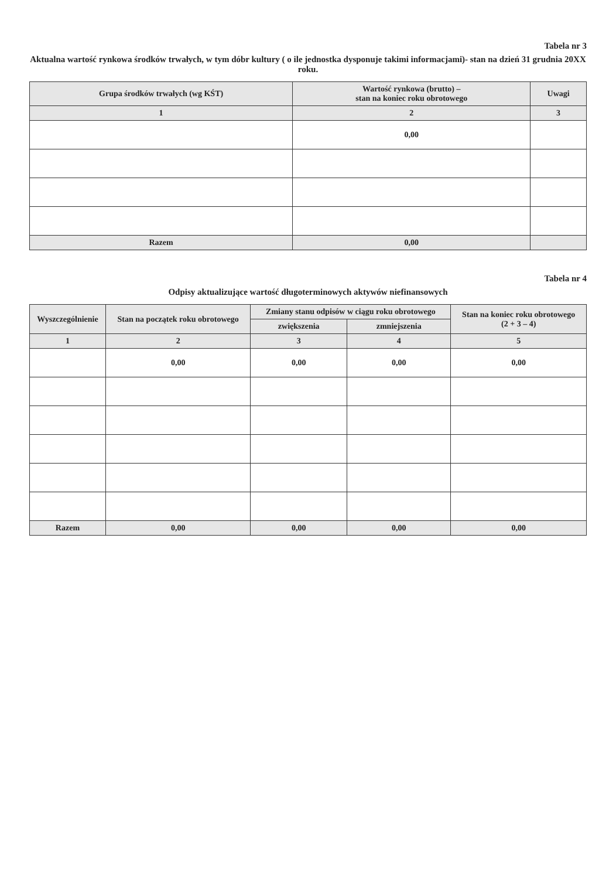Tabela nr 3
Aktualna wartość rynkowa środków trwałych, w tym dóbr kultury ( o ile jednostka dysponuje takimi informacjami)- stan na dzień 31 grudnia 20XX roku.
| Grupa środków trwałych (wg KŚT) | Wartość rynkowa (brutto) – stan na koniec roku obrotowego | Uwagi |
| --- | --- | --- |
| 1 | 2 | 3 |
| | 0,00 | |
| Razem | 0,00 | |
Tabela nr 4
Odpisy aktualizujące wartość długoterminowych aktywów niefinansowych
| Wyszczególnienie | Stan na początek roku obrotowego | Zmiany stanu odpisów w ciągu roku obrotowego | | Stan na koniec roku obrotowego (2 + 3 – 4) |
| --- | --- | --- | --- | --- |
| | | zwiększenia | zmniejszenia | |
| 1 | 2 | 3 | 4 | 5 |
| | 0,00 | 0,00 | 0,00 | 0,00 |
| Razem | 0,00 | 0,00 | 0,00 | 0,00 |